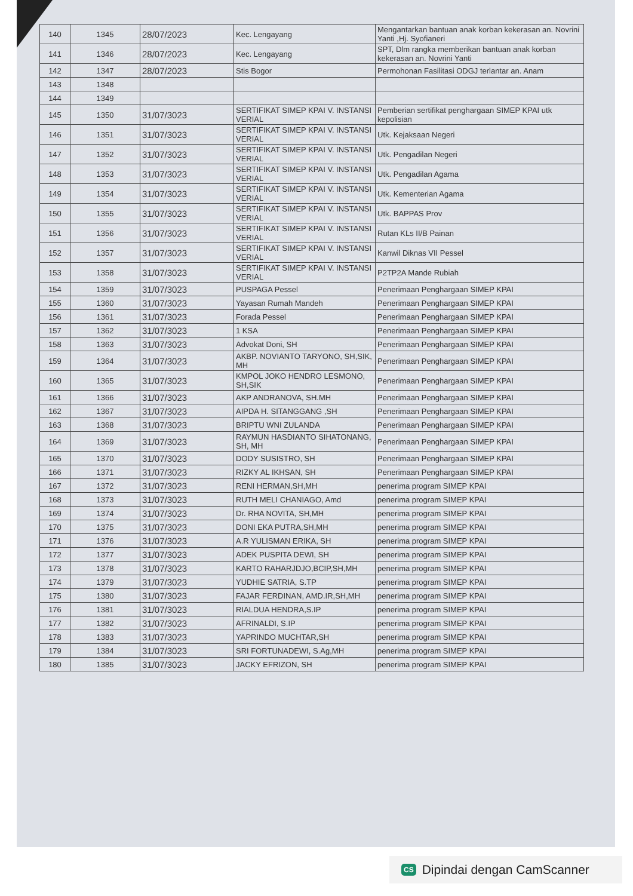| 140 | 1345 | 28/07/2023 | Kec. Lengayang | Mengantarkan bantuan anak korban kekerasan an. Novrini Yanti ,Hj. Syofianeri |
| 141 | 1346 | 28/07/2023 | Kec. Lengayang | SPT, Dlm rangka memberikan bantuan anak korban kekerasan an. Novrini Yanti |
| 142 | 1347 | 28/07/2023 | Stis Bogor | Permohonan Fasilitasi ODGJ terlantar an. Anam |
| 143 | 1348 | | | |
| 144 | 1349 | | | |
| 145 | 1350 | 31/07/3023 | SERTIFIKAT SIMEP KPAI V. INSTANSI VERIAL | Pemberian sertifikat penghargaan SIMEP KPAI utk kepolisian |
| 146 | 1351 | 31/07/3023 | SERTIFIKAT SIMEP KPAI V. INSTANSI VERIAL | Utk. Kejaksaan Negeri |
| 147 | 1352 | 31/07/3023 | SERTIFIKAT SIMEP KPAI V. INSTANSI VERIAL | Utk. Pengadilan Negeri |
| 148 | 1353 | 31/07/3023 | SERTIFIKAT SIMEP KPAI V. INSTANSI VERIAL | Utk. Pengadilan Agama |
| 149 | 1354 | 31/07/3023 | SERTIFIKAT SIMEP KPAI V. INSTANSI VERIAL | Utk. Kementerian Agama |
| 150 | 1355 | 31/07/3023 | SERTIFIKAT SIMEP KPAI V. INSTANSI VERIAL | Utk. BAPPAS Prov |
| 151 | 1356 | 31/07/3023 | SERTIFIKAT SIMEP KPAI V. INSTANSI VERIAL | Rutan KLs II/B Painan |
| 152 | 1357 | 31/07/3023 | SERTIFIKAT SIMEP KPAI V. INSTANSI VERIAL | Kanwil Diknas VII Pessel |
| 153 | 1358 | 31/07/3023 | SERTIFIKAT SIMEP KPAI V. INSTANSI VERIAL | P2TP2A Mande Rubiah |
| 154 | 1359 | 31/07/3023 | PUSPAGA Pessel | Penerimaan Penghargaan SIMEP KPAI |
| 155 | 1360 | 31/07/3023 | Yayasan Rumah Mandeh | Penerimaan Penghargaan SIMEP KPAI |
| 156 | 1361 | 31/07/3023 | Forada Pessel | Penerimaan Penghargaan SIMEP KPAI |
| 157 | 1362 | 31/07/3023 | 1 KSA | Penerimaan Penghargaan SIMEP KPAI |
| 158 | 1363 | 31/07/3023 | Advokat Doni, SH | Penerimaan Penghargaan SIMEP KPAI |
| 159 | 1364 | 31/07/3023 | AKBP. NOVIANTO TARYONO, SH,SIK, MH | Penerimaan Penghargaan SIMEP KPAI |
| 160 | 1365 | 31/07/3023 | KMPOL JOKO HENDRO LESMONO, SH,SIK | Penerimaan Penghargaan SIMEP KPAI |
| 161 | 1366 | 31/07/3023 | AKP ANDRANOVA, SH.MH | Penerimaan Penghargaan SIMEP KPAI |
| 162 | 1367 | 31/07/3023 | AIPDA H. SITANGGANG ,SH | Penerimaan Penghargaan SIMEP KPAI |
| 163 | 1368 | 31/07/3023 | BRIPTU WNI ZULANDA | Penerimaan Penghargaan SIMEP KPAI |
| 164 | 1369 | 31/07/3023 | RAYMUN HASDIANTO SIHATONANG, SH, MH | Penerimaan Penghargaan SIMEP KPAI |
| 165 | 1370 | 31/07/3023 | DODY SUSISTRO, SH | Penerimaan Penghargaan SIMEP KPAI |
| 166 | 1371 | 31/07/3023 | RIZKY AL IKHSAN, SH | Penerimaan Penghargaan SIMEP KPAI |
| 167 | 1372 | 31/07/3023 | RENI HERMAN,SH,MH | penerima program SIMEP KPAI |
| 168 | 1373 | 31/07/3023 | RUTH MELI CHANIAGO, Amd | penerima program SIMEP KPAI |
| 169 | 1374 | 31/07/3023 | Dr. RHA NOVITA, SH,MH | penerima program SIMEP KPAI |
| 170 | 1375 | 31/07/3023 | DONI EKA PUTRA,SH,MH | penerima program SIMEP KPAI |
| 171 | 1376 | 31/07/3023 | A.R YULISMAN ERIKA, SH | penerima program SIMEP KPAI |
| 172 | 1377 | 31/07/3023 | ADEK PUSPITA DEWI, SH | penerima program SIMEP KPAI |
| 173 | 1378 | 31/07/3023 | KARTO RAHARJDJO,BCIP,SH,MH | penerima program SIMEP KPAI |
| 174 | 1379 | 31/07/3023 | YUDHIE SATRIA, S.TP | penerima program SIMEP KPAI |
| 175 | 1380 | 31/07/3023 | FAJAR FERDINAN, AMD.IR,SH,MH | penerima program SIMEP KPAI |
| 176 | 1381 | 31/07/3023 | RIALDUA HENDRA,S.IP | penerima program SIMEP KPAI |
| 177 | 1382 | 31/07/3023 | AFRINALDI, S.IP | penerima program SIMEP KPAI |
| 178 | 1383 | 31/07/3023 | YAPRINDO MUCHTAR,SH | penerima program SIMEP KPAI |
| 179 | 1384 | 31/07/3023 | SRI FORTUNADEWI, S.Ag,MH | penerima program SIMEP KPAI |
| 180 | 1385 | 31/07/3023 | JACKY EFRIZON, SH | penerima program SIMEP KPAI |
CS Dipindai dengan CamScanner